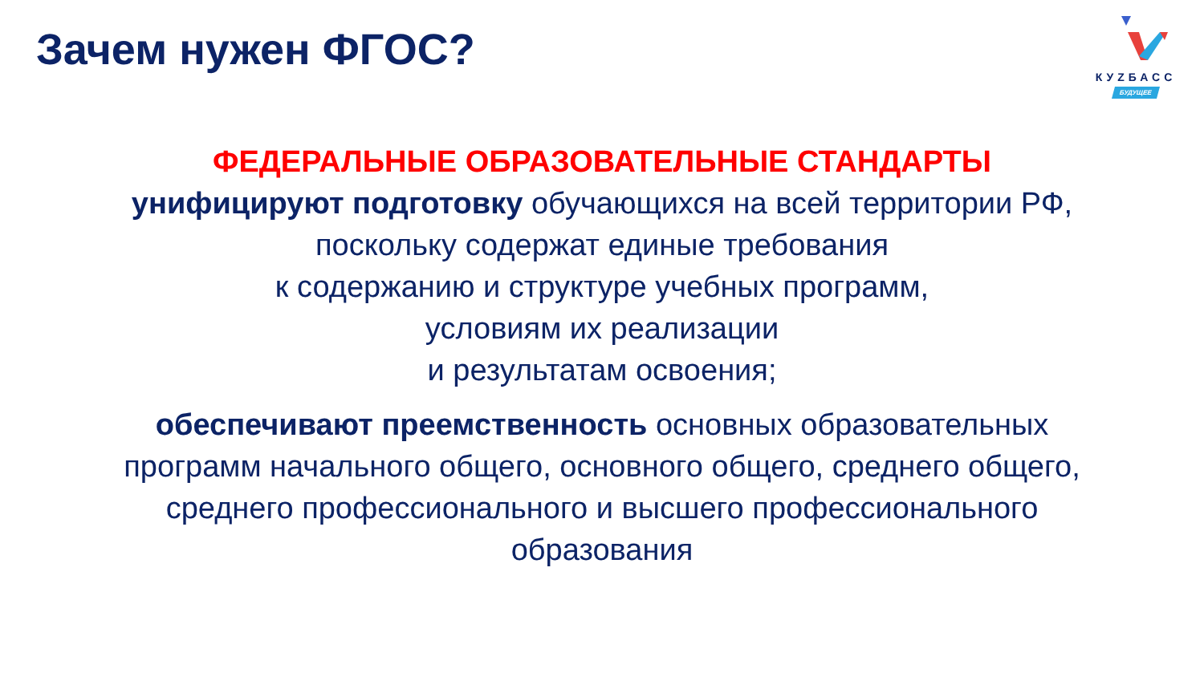Зачем нужен ФГОС?
КУZБАСС
БУДУЩЕЕ
ФЕДЕРАЛЬНЫЕ ОБРАЗОВАТЕЛЬНЫЕ СТАНДАРТЫ
унифицируют подготовку обучающихся на всей территории РФ,
поскольку содержат единые требования
к содержанию и структуре учебных программ,
условиям их реализации
и результатам освоения;
обеспечивают преемственность основных образовательных
программ начального общего, основного общего, среднего общего,
среднего профессионального и высшего профессионального
образования